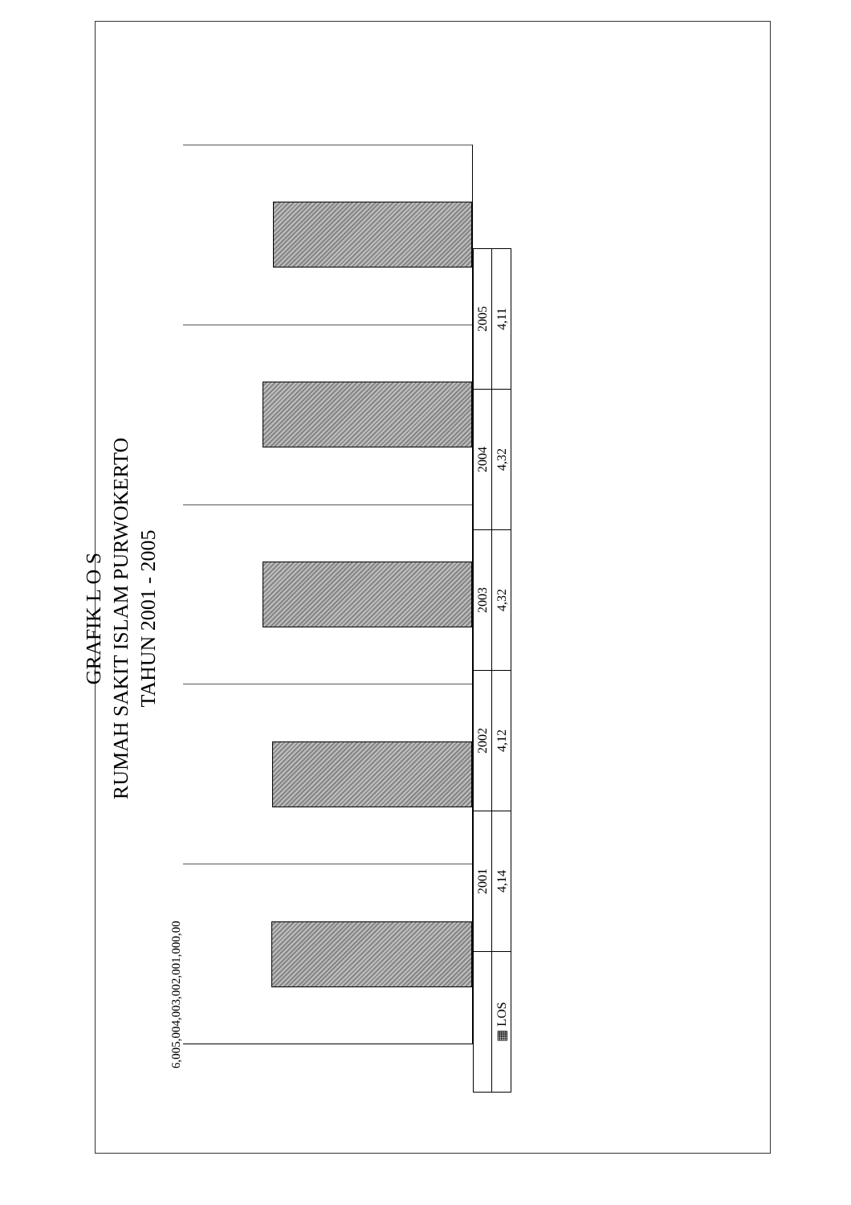GRAFIK L O S
RUMAH SAKIT ISLAM PURWOKERTO
TAHUN 2001 - 2005
6,00 5,00 4,00 3,00 2,00 1,00 0,00
| | 2001 | 2002 | 2003 | 2004 | 2005 |
| --- | --- | --- | --- | --- | --- |
| ▦ LOS | 4,14 | 4,12 | 4,32 | 4,32 | 4,11 |